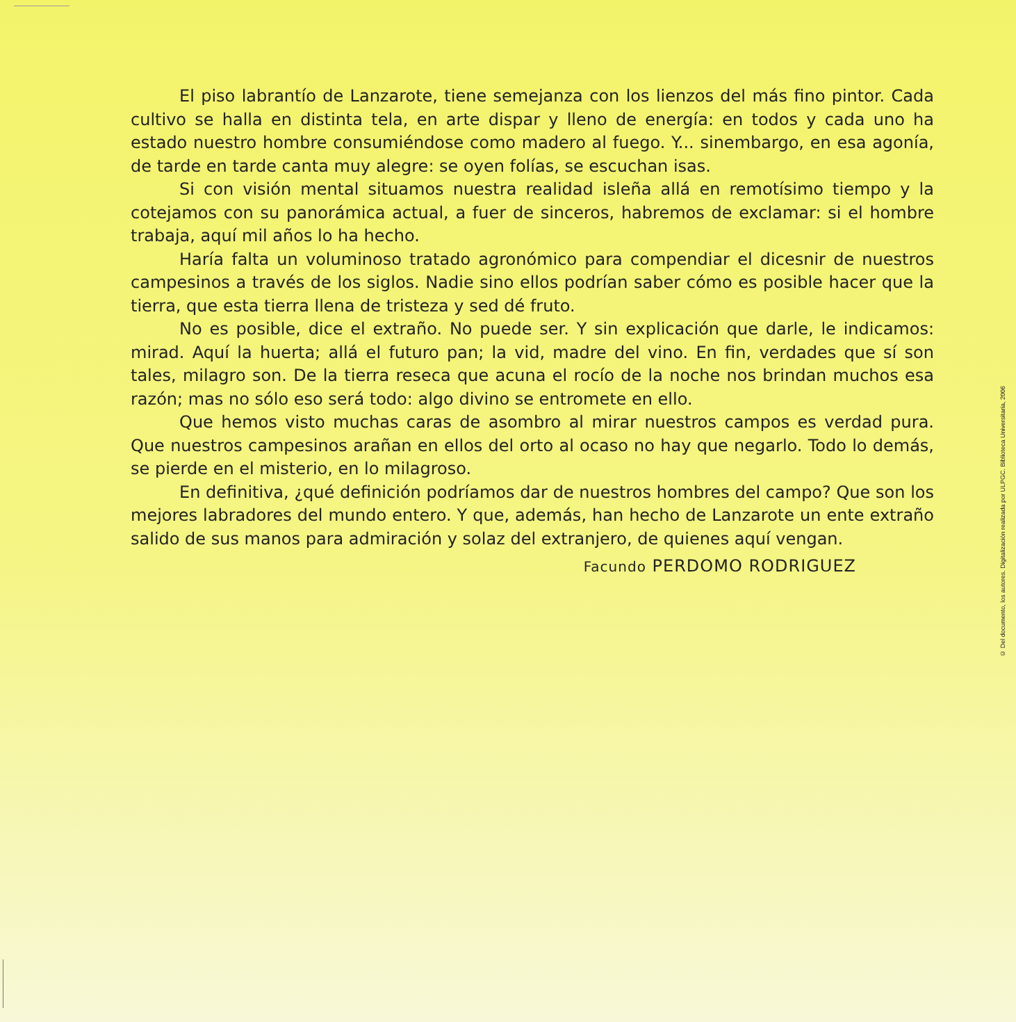El piso labrantío de Lanzarote, tiene semejanza con los lienzos del más fino pintor. Cada cultivo se halla en distinta tela, en arte dispar y lleno de energía: en todos y cada uno ha estado nuestro hombre consumiéndose como madero al fuego. Y... sinembargo, en esa agonía, de tarde en tarde canta muy alegre: se oyen folías, se escuchan isas.
Si con visión mental situamos nuestra realidad isleña allá en remotísimo tiempo y la cotejamos con su panorámica actual, a fuer de sinceros, habremos de exclamar: si el hombre trabaja, aquí mil años lo ha hecho.
Haría falta un voluminoso tratado agronómico para compendiar el dicesnir de nuestros campesinos a través de los siglos. Nadie sino ellos podrían saber cómo es posible hacer que la tierra, que esta tierra llena de tristeza y sed dé fruto.
No es posible, dice el extraño. No puede ser. Y sin explicación que darle, le indicamos: mirad. Aquí la huerta; allá el futuro pan; la vid, madre del vino. En fin, verdades que sí son tales, milagro son. De la tierra reseca que acuna el rocío de la noche nos brindan muchos esa razón; mas no sólo eso será todo: algo divino se entromete en ello.
Que hemos visto muchas caras de asombro al mirar nuestros campos es verdad pura. Que nuestros campesinos arañan en ellos del orto al ocaso no hay que negarlo. Todo lo demás, se pierde en el misterio, en lo milagroso.
En definitiva, ¿qué definición podríamos dar de nuestros hombres del campo? Que son los mejores labradores del mundo entero. Y que, además, han hecho de Lanzarote un ente extraño salido de sus manos para admiración y solaz del extranjero, de quienes aquí vengan.
Facundo PERDOMO RODRIGUEZ
© Del documento, los autores. Digitalización realizada por ULPGC. Biblioteca Universitaria, 2006